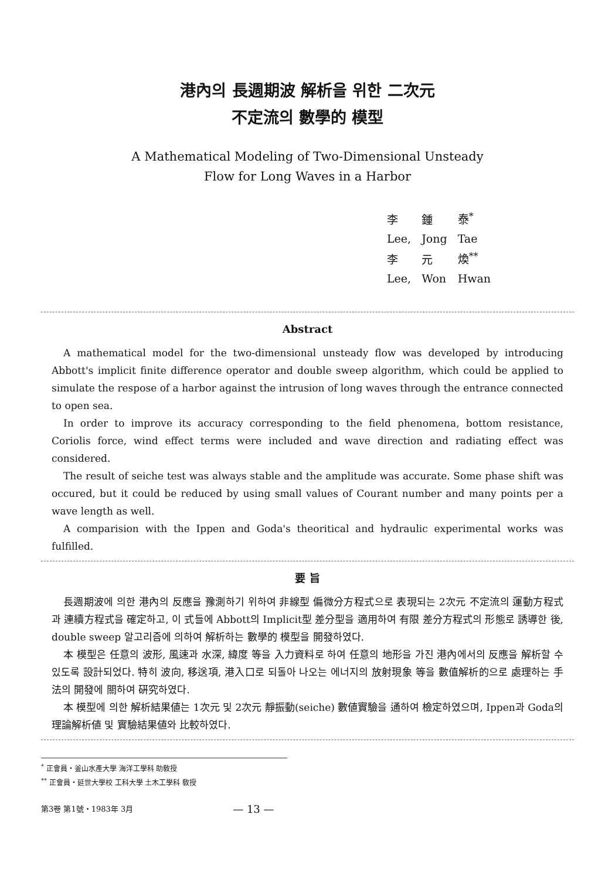港內의 長週期波 解析을 위한 二次元
不定流의 數學的 模型
A Mathematical Modeling of Two-Dimensional Unsteady
Flow for Long Waves in a Harbor
| 李 | 鍾 | 泰<sup>*</sup> |
| Lee, | Jong | Tae |
| 李 | 元 | 煥<sup>**</sup> |
| Lee, | Won | Hwan |
Abstract
A mathematical model for the two-dimensional unsteady flow was developed by introducing Abbott's implicit finite difference operator and double sweep algorithm, which could be applied to simulate the respose of a harbor against the intrusion of long waves through the entrance connected to open sea.
In order to improve its accuracy corresponding to the field phenomena, bottom resistance, Coriolis force, wind effect terms were included and wave direction and radiating effect was considered.
The result of seiche test was always stable and the amplitude was accurate. Some phase shift was occured, but it could be reduced by using small values of Courant number and many points per a wave length as well.
A comparision with the Ippen and Goda's theoritical and hydraulic experimental works was fulfilled.
要 旨
長週期波에 의한 港內의 反應을 豫測하기 위하여 非線型 偏微分方程式으로 表現되는 2次元 不定流의 運動方程式과 連續方程式을 確定하고, 이 式들에 Abbott의 Implicit型 差分型을 適用하여 有限 差分方程式의 形態로 誘導한 後, double sweep 알고리즘에 의하여 解析하는 數學的 模型을 開發하였다.
本 模型은 任意의 波形, 風速과 水深, 緯度 等을 入力資料로 하여 任意의 地形을 가진 港內에서의 反應을 解析할 수 있도록 設計되었다. 特히 波向, 移送項, 港入口로 되돌아 나오는 에너지의 放射現象 等을 數值解析的으로 處理하는 手法의 開發에 關하여 硏究하였다.
本 模型에 의한 解析結果値는 1次元 및 2次元 靜振動(seiche) 數値實驗을 通하여 檢定하였으며, Ippen과 Goda의 理論解析値 및 實驗結果値와 比較하였다.
<sup>*</sup> 正會員・釜山水產大學 海洋工學科 助敎授
<sup>**</sup> 正會員・延世大學校 工科大學 土木工學科 敎授
第3卷 第1號・1983年 3月 — 13 —